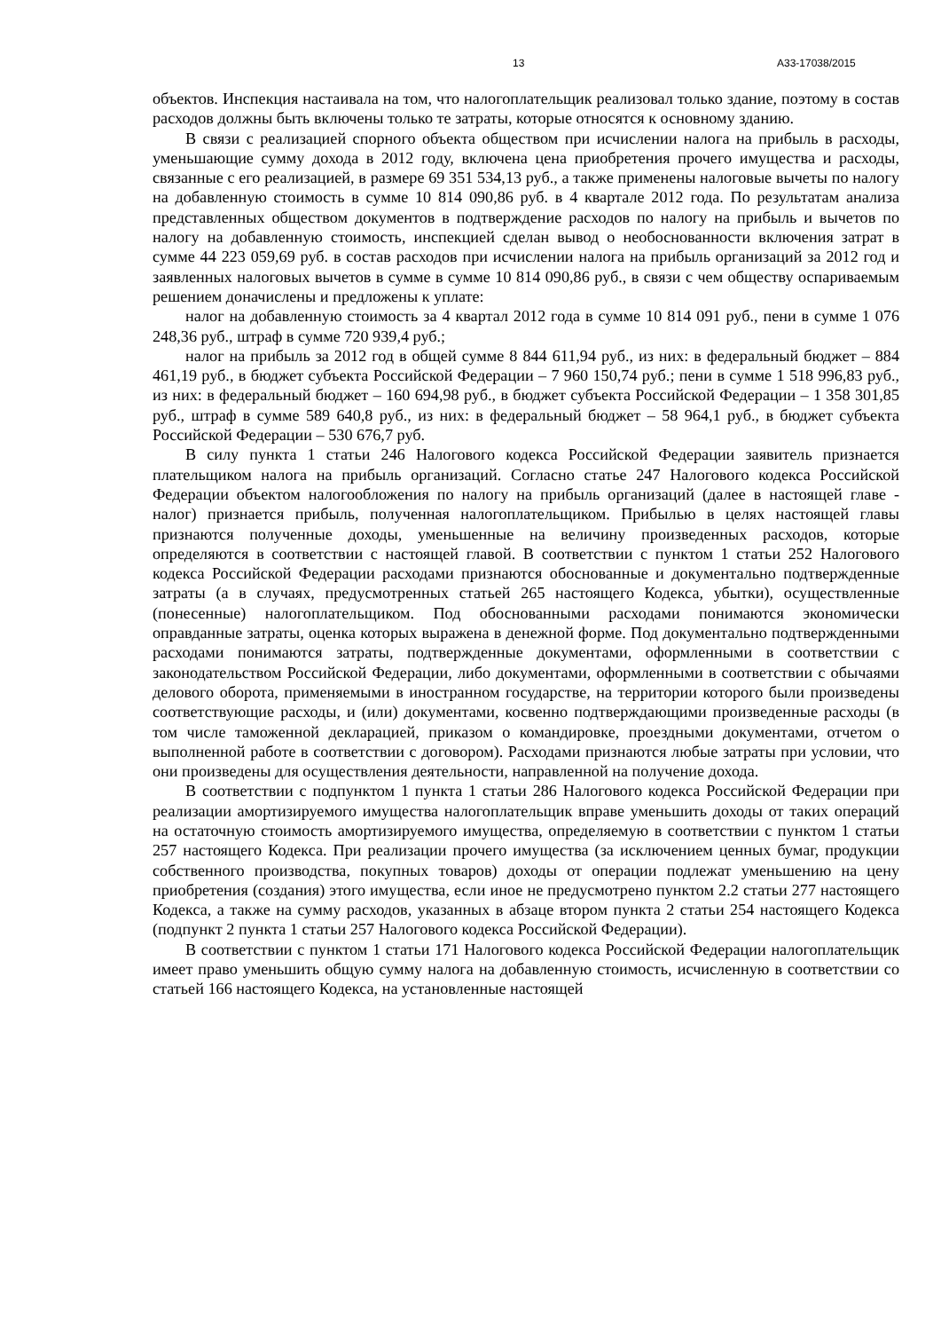13 А33-17038/2015
объектов. Инспекция настаивала на том, что налогоплательщик реализовал только здание, поэтому в состав расходов должны быть включены только те затраты, которые относятся к основному зданию.
В связи с реализацией спорного объекта обществом при исчислении налога на прибыль в расходы, уменьшающие сумму дохода в 2012 году, включена цена приобретения прочего имущества и расходы, связанные с его реализацией, в размере 69 351 534,13 руб., а также применены налоговые вычеты по налогу на добавленную стоимость в сумме 10 814 090,86 руб. в 4 квартале 2012 года. По результатам анализа представленных обществом документов в подтверждение расходов по налогу на прибыль и вычетов по налогу на добавленную стоимость, инспекцией сделан вывод о необоснованности включения затрат в сумме 44 223 059,69 руб. в состав расходов при исчислении налога на прибыль организаций за 2012 год и заявленных налоговых вычетов в сумме в сумме 10 814 090,86 руб., в связи с чем обществу оспариваемым решением доначислены и предложены к уплате:
налог на добавленную стоимость за 4 квартал 2012 года в сумме 10 814 091 руб., пени в сумме 1 076 248,36 руб., штраф в сумме 720 939,4 руб.;
налог на прибыль за 2012 год в общей сумме 8 844 611,94 руб., из них: в федеральный бюджет – 884 461,19 руб., в бюджет субъекта Российской Федерации – 7 960 150,74 руб.; пени в сумме 1 518 996,83 руб., из них: в федеральный бюджет – 160 694,98 руб., в бюджет субъекта Российской Федерации – 1 358 301,85 руб., штраф в сумме 589 640,8 руб., из них: в федеральный бюджет – 58 964,1 руб., в бюджет субъекта Российской Федерации – 530 676,7 руб.
В силу пункта 1 статьи 246 Налогового кодекса Российской Федерации заявитель признается плательщиком налога на прибыль организаций. Согласно статье 247 Налогового кодекса Российской Федерации объектом налогообложения по налогу на прибыль организаций (далее в настоящей главе - налог) признается прибыль, полученная налогоплательщиком. Прибылью в целях настоящей главы признаются полученные доходы, уменьшенные на величину произведенных расходов, которые определяются в соответствии с настоящей главой. В соответствии с пунктом 1 статьи 252 Налогового кодекса Российской Федерации расходами признаются обоснованные и документально подтвержденные затраты (а в случаях, предусмотренных статьей 265 настоящего Кодекса, убытки), осуществленные (понесенные) налогоплательщиком. Под обоснованными расходами понимаются экономически оправданные затраты, оценка которых выражена в денежной форме. Под документально подтвержденными расходами понимаются затраты, подтвержденные документами, оформленными в соответствии с законодательством Российской Федерации, либо документами, оформленными в соответствии с обычаями делового оборота, применяемыми в иностранном государстве, на территории которого были произведены соответствующие расходы, и (или) документами, косвенно подтверждающими произведенные расходы (в том числе таможенной декларацией, приказом о командировке, проездными документами, отчетом о выполненной работе в соответствии с договором). Расходами признаются любые затраты при условии, что они произведены для осуществления деятельности, направленной на получение дохода.
В соответствии с подпунктом 1 пункта 1 статьи 286 Налогового кодекса Российской Федерации при реализации амортизируемого имущества налогоплательщик вправе уменьшить доходы от таких операций на остаточную стоимость амортизируемого имущества, определяемую в соответствии с пунктом 1 статьи 257 настоящего Кодекса. При реализации прочего имущества (за исключением ценных бумаг, продукции собственного производства, покупных товаров) доходы от операции подлежат уменьшению на цену приобретения (создания) этого имущества, если иное не предусмотрено пунктом 2.2 статьи 277 настоящего Кодекса, а также на сумму расходов, указанных в абзаце втором пункта 2 статьи 254 настоящего Кодекса (подпункт 2 пункта 1 статьи 257 Налогового кодекса Российской Федерации).
В соответствии с пунктом 1 статьи 171 Налогового кодекса Российской Федерации налогоплательщик имеет право уменьшить общую сумму налога на добавленную стоимость, исчисленную в соответствии со статьей 166 настоящего Кодекса, на установленные настоящей